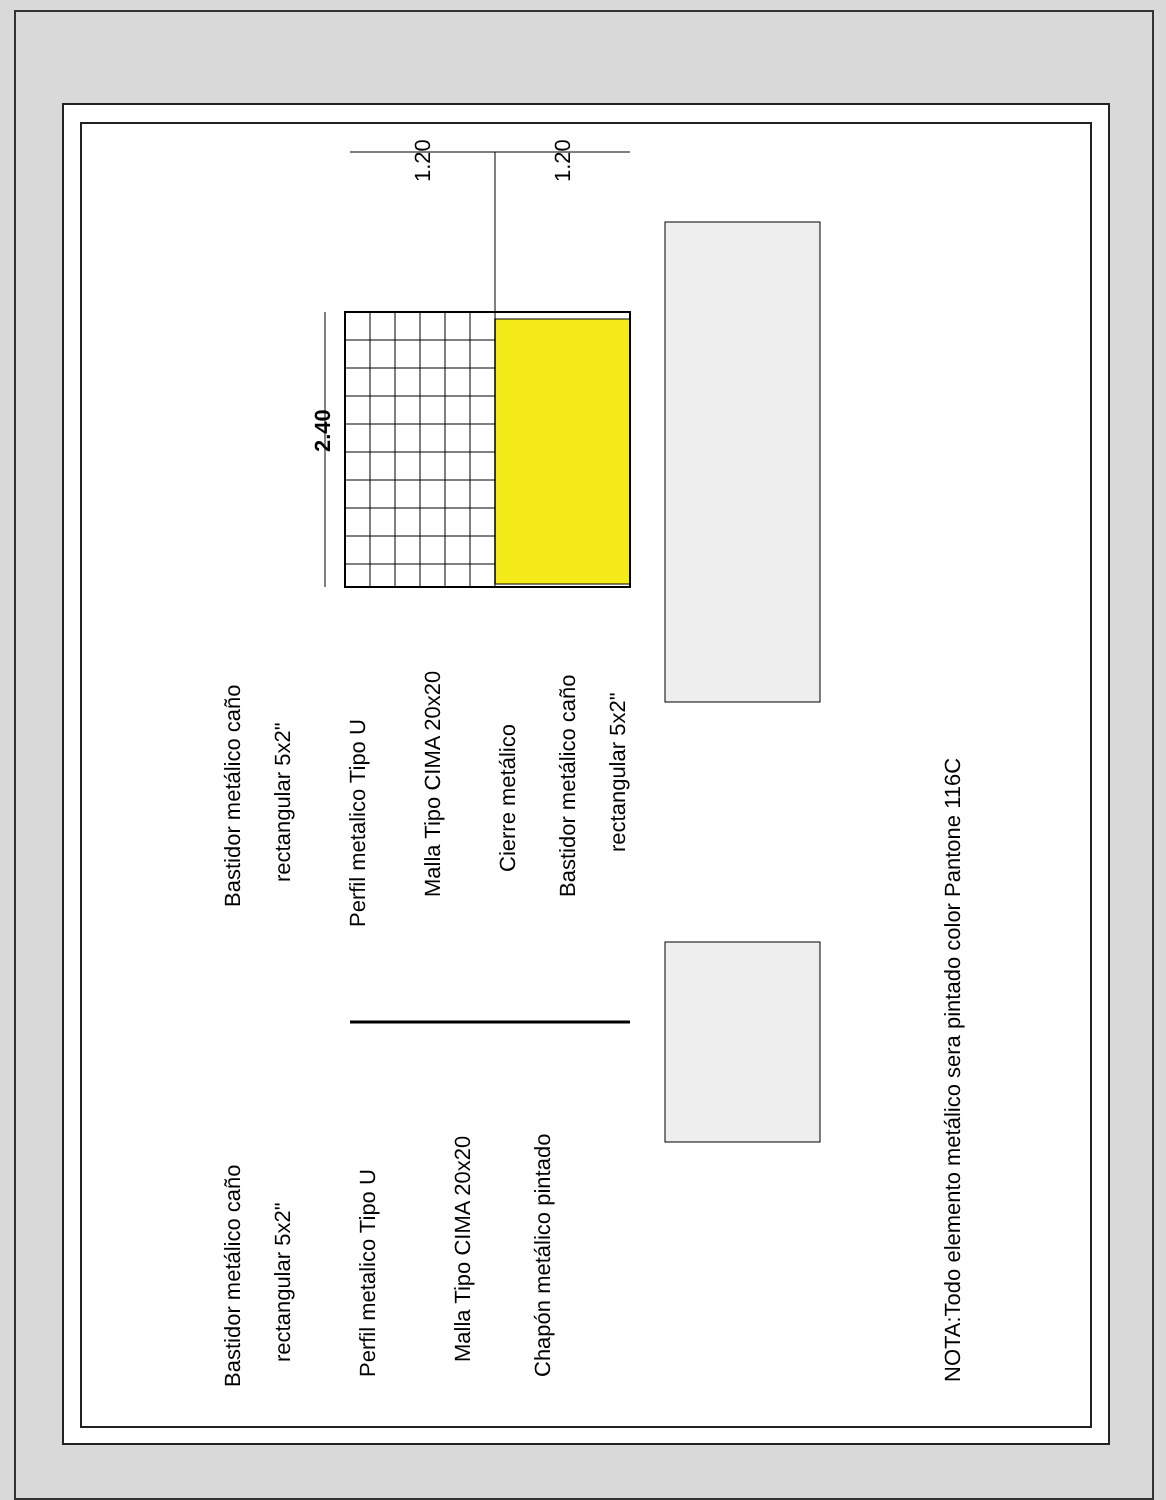2.40
1.20
1.20
Bastidor metálico caño
rectangular 5x2"
Perfil metalico Tipo U
Malla Tipo CIMA 20x20
Cierre metálico
Bastidor metálico caño
rectangular 5x2"
Bastidor metálico caño
rectangular 5x2"
Perfil metalico Tipo U
Malla Tipo CIMA 20x20
Chapón metálico pintado
NOTA:Todo elemento metálico sera pintado color Pantone 116C